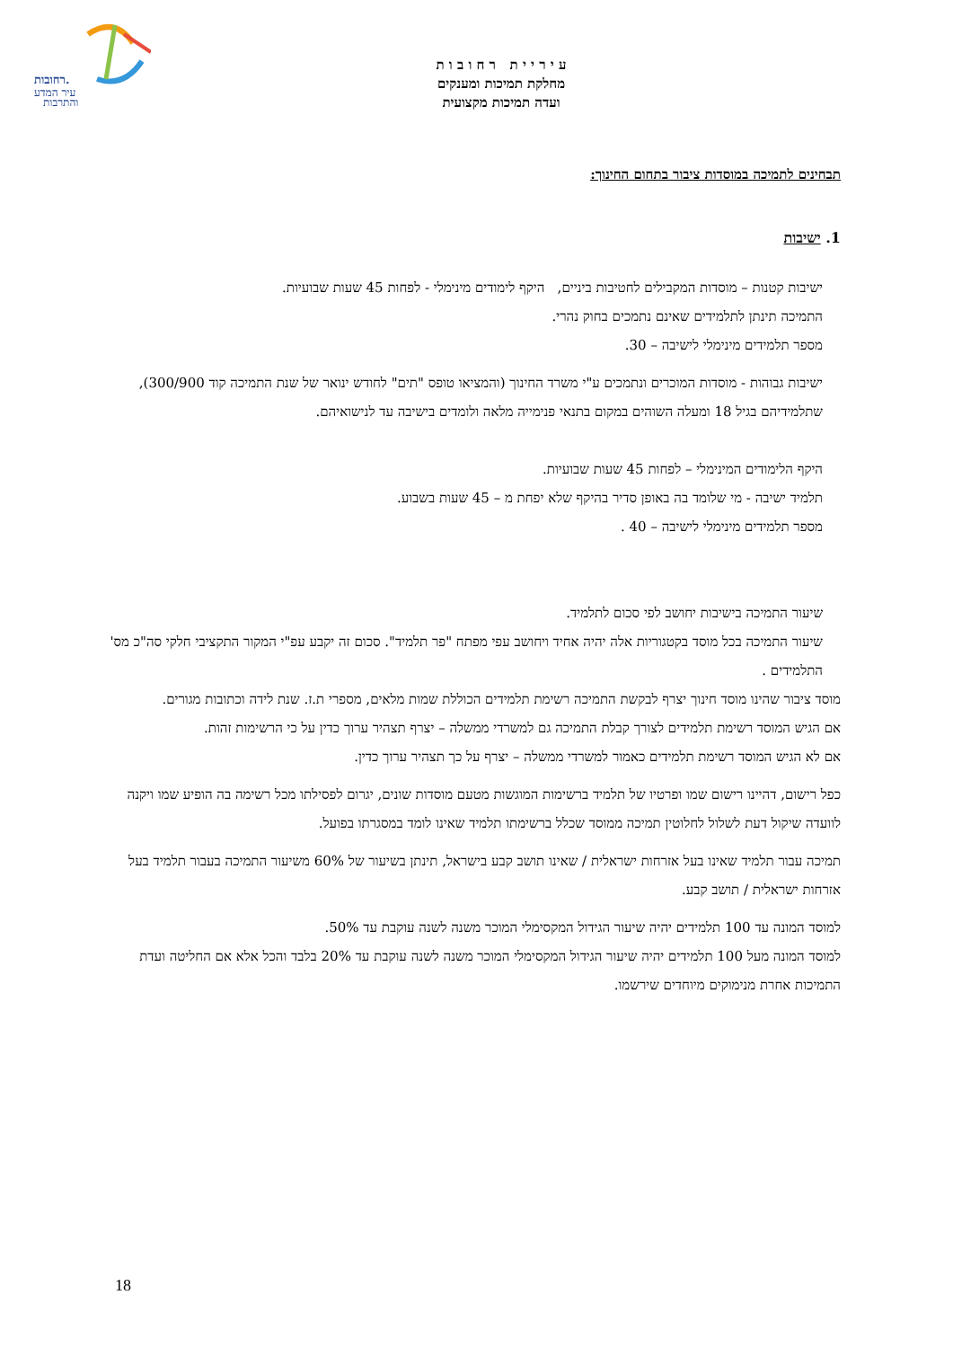רחובות.
עיר המדע
והתרבות
ע י ר י י ת ר ח ו ב ו ת
מחלקת תמיכות ומענקים
ועדה תמיכות מקצועית
תבחינים לתמיכה במוסדות ציבור בתחום החינוך:
1. ישיבות
ישיבות קטנות – מוסדות המקבילים לחטיבות ביניים, היקף לימודים מינימלי - לפחות 45 שעות שבועיות.
התמיכה תינתן לתלמידים שאינם נתמכים בחוק נהרי.
מספר תלמידים מינימלי לישיבה – 30.
ישיבות גבוהות - מוסדות המוכרים ונתמכים ע"י משרד החינוך (והמציאו טופס "תים" לחודש ינואר של שנת התמיכה קוד 300/900), שתלמידיהם בגיל 18 ומעלה השוהים במקום בתנאי פנימייה מלאה ולומדים בישיבה עד לנישואיהם.
היקף הלימודים המינימלי – לפחות 45 שעות שבועיות.
תלמיד ישיבה - מי שלומד בה באופן סדיר בהיקף שלא יפחת מ – 45 שעות בשבוע.
מספר תלמידים מינימלי לישיבה – 40 .
שיעור התמיכה בישיבות יחושב לפי סכום לתלמיד.
שיעור התמיכה בכל מוסד בקטגוריות אלה יהיה אחיד ויחושב עפי מפתח "פר תלמיד". סכום זה יקבע עפ"י המקור התקציבי חלקי סה"כ מס' התלמידים .
מוסד ציבור שהינו מוסד חינוך יצרף לבקשת התמיכה רשימת תלמידים הכוללת שמות מלאים, מספרי ת.ז. שנת לידה וכתובות מגורים.
אם הגיש המוסד רשימת תלמידים לצורך קבלת התמיכה גם למשרדי ממשלה – יצרף תצהיר ערוך כדין על כי הרשימות זהות.
אם לא הגיש המוסד רשימת תלמידים כאמור למשרדי ממשלה – יצרף על כך תצהיר ערוך כדין.
כפל רישום, דהיינו רישום שמו ופרטיו של תלמיד ברשימות המוגשות מטעם מוסדות שונים, יגרום לפסילתו מכל רשימה בה הופיע שמו ויקנה לוועדה שיקול דעת לשלול לחלוטין תמיכה ממוסד שכלל ברשימתו תלמיד שאינו לומד במסגרתו בפועל.
תמיכה עבור תלמיד שאינו בעל אזרחות ישראלית / שאינו תושב קבע בישראל, תינתן בשיעור של 60% משיעור התמיכה בעבור תלמיד בעל אזרחות ישראלית / תושב קבע.
למוסד המונה עד 100 תלמידים יהיה שיעור הגידול המקסימלי המוכר משנה לשנה עוקבת עד 50%.
למוסד המונה מעל 100 תלמידים יהיה שיעור הגידול המקסימלי המוכר משנה לשנה עוקבת עד 20% בלבד והכל אלא אם החליטה ועדת התמיכות אחרת מנימוקים מיוחדים שירשמו.
18